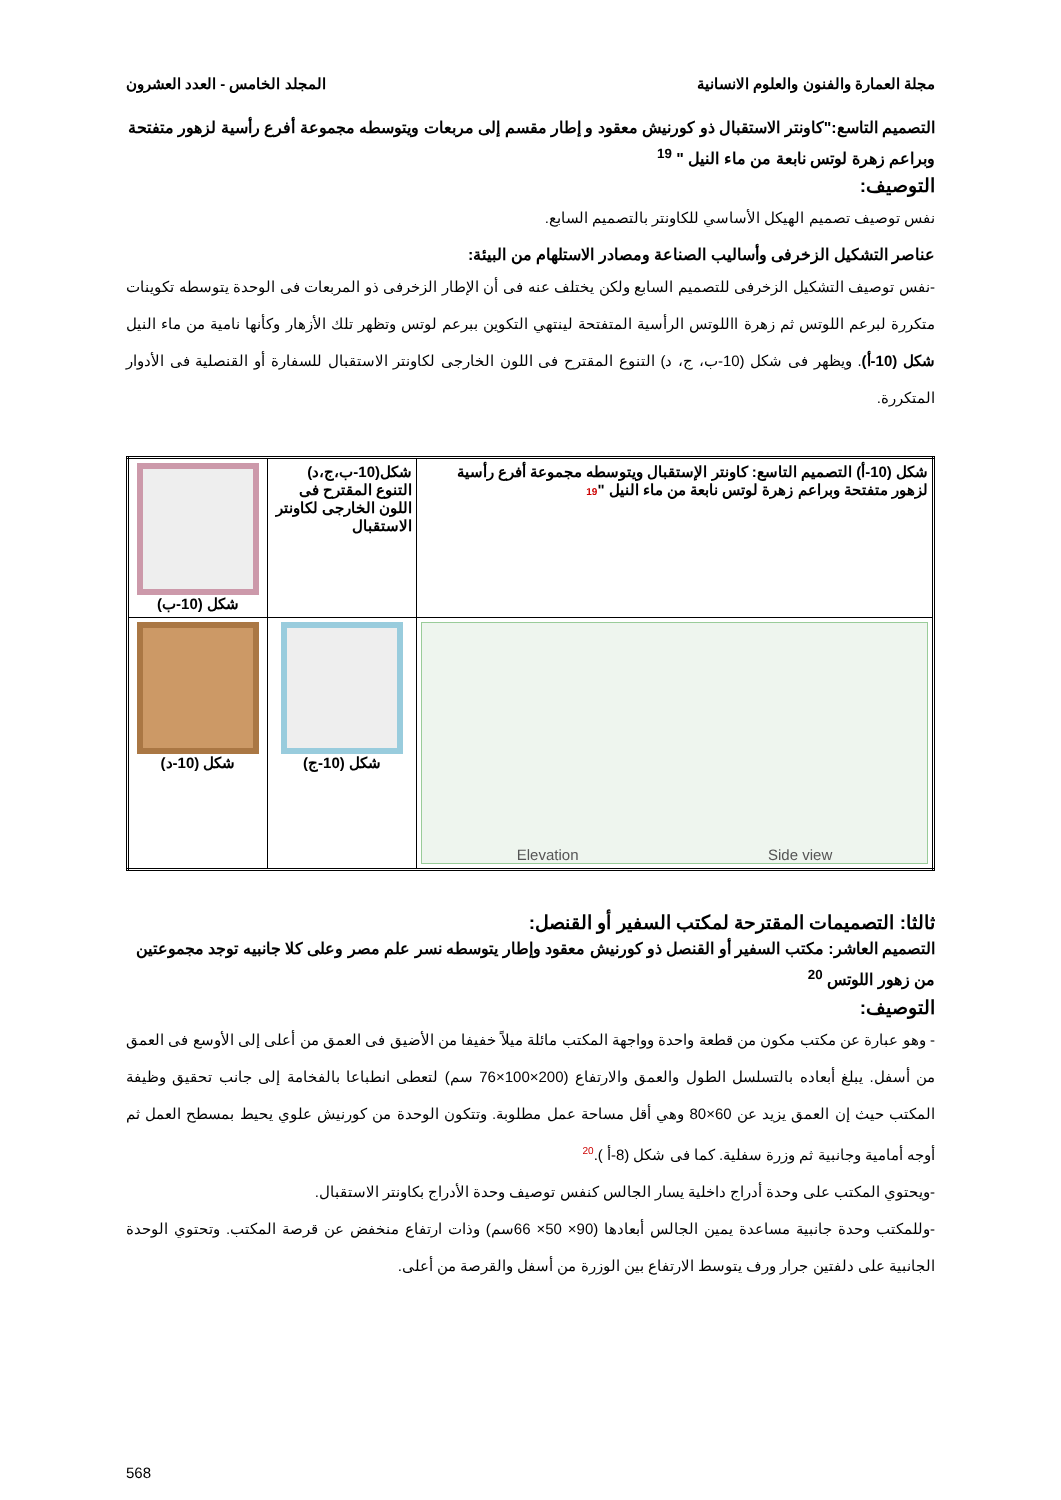مجلة العمارة والفنون والعلوم الانسانية المجلد الخامس - العدد العشرون
التصميم التاسع:"كاونتر الاستقبال ذو كورنيش معقود و إطار مقسم إلى مربعات ويتوسطه مجموعة أفرع رأسية لزهور متفتحة وبراعم زهرة لوتس نابعة من ماء النيل " <sup>19</sup>
التوصيف:
نفس توصيف تصميم الهيكل الأساسي للكاونتر بالتصميم السابع.
عناصر التشكيل الزخرفى وأساليب الصناعة ومصادر الاستلهام من البيئة:
-نفس توصيف التشكيل الزخرفى للتصميم السابع ولكن يختلف عنه فى أن الإطار الزخرفى ذو المربعات فى الوحدة يتوسطه تكوينات متكررة لبرعم اللوتس ثم زهرة االلوتس الرأسية المتفتحة لينتهي التكوين ببرعم لوتس وتظهر تلك الأزهار وكأنها نامية من ماء النيل شكل (10-أ). ويظهر فى شكل (10-ب، ج، د) التنوع المقترح فى اللون الخارجى لكاونتر الاستقبال للسفارة أو القنصلية فى الأدوار المتكررة.
| شكل (10-أ) التصميم التاسع: كاونتر الإستقبال ويتوسطه مجموعة أفرع رأسية لزهور متفتحة وبراعم زهرة لوتس نابعة من ماء النيل " 19 | شكل(10-ب،ج،د) التنوع المقترح فى اللون الخارجى لكاونتر الاستقبال | شكل (10-ب) |
| Elevation Side view | شكل (10-ج) | شكل (10-د) |
ثالثا: التصميمات المقترحة لمكتب السفير أو القنصل:
التصميم العاشر: مكتب السفير أو القنصل ذو كورنيش معقود وإطار يتوسطه نسر علم مصر وعلى كلا جانبيه توجد مجموعتين من زهور اللوتس <sup>20</sup>
التوصيف:
- وهو عبارة عن مكتب مكون من قطعة واحدة وواجهة المكتب مائلة ميلاً خفيفا من الأضيق فى العمق من أعلى إلى الأوسع فى العمق من أسفل. يبلغ أبعاده بالتسلسل الطول والعمق والارتفاع (200×100×76 سم) لتعطى انطباعا بالفخامة إلى جانب تحقيق وظيفة المكتب حيث إن العمق يزيد عن 60×80 وهي أقل مساحة عمل مطلوبة. وتتكون الوحدة من كورنيش علوي يحيط بمسطح العمل ثم أوجه أمامية وجانبية ثم وزرة سفلية. كما فى شكل (8-أ ).<sup>20</sup>
-ويحتوي المكتب على وحدة أدراج داخلية يسار الجالس كنفس توصيف وحدة الأدراج بكاونتر الاستقبال.
-وللمكتب وحدة جانبية مساعدة يمين الجالس أبعادها (90× 50× 66سم) وذات ارتفاع منخفض عن قرصة المكتب. وتحتوي الوحدة الجانبية على دلفتين جرار ورف يتوسط الارتفاع بين الوزرة من أسفل والقرصة من أعلى.
568